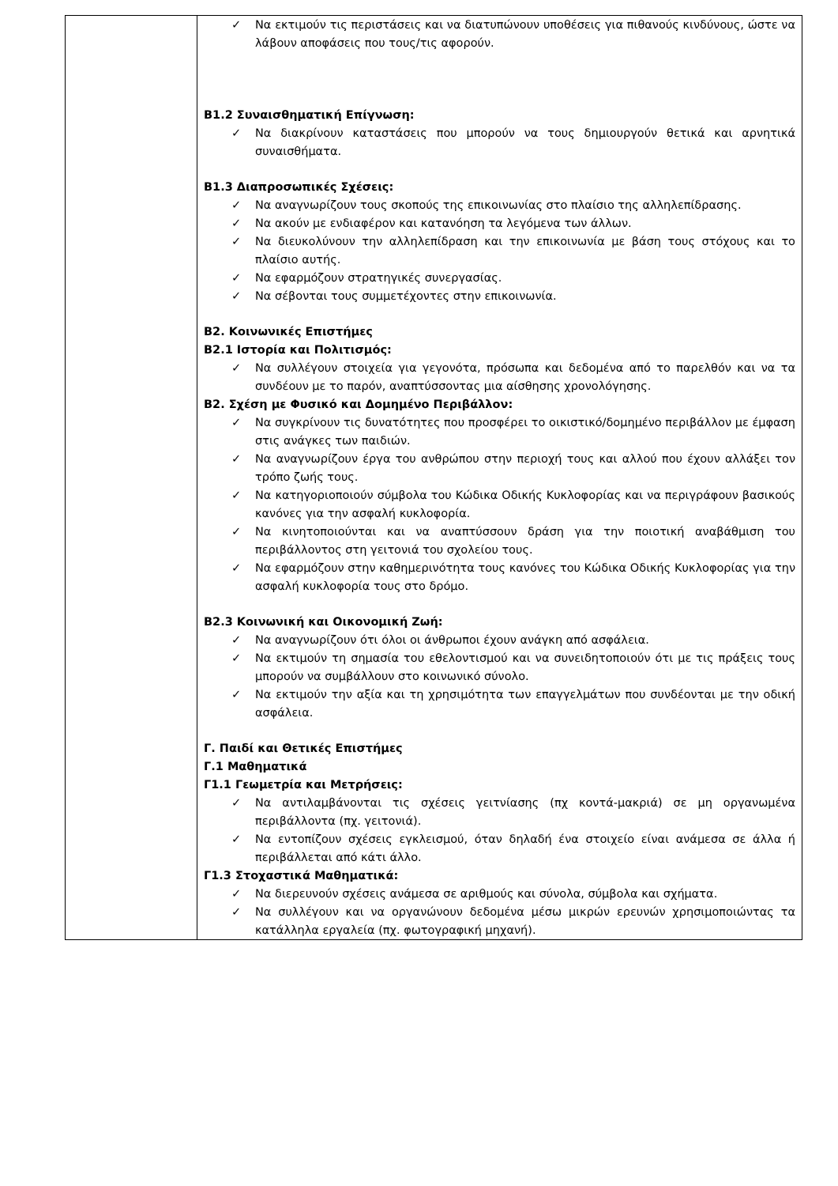| | ✓ Να εκτιμούν τις περιστάσεις και να διατυπώνουν υποθέσεις για πιθανούς κινδύνους, ώστε να λάβουν αποφάσεις που τους/τις αφορούν. Β1.2 Συναισθηματική Επίγνωση: ✓ Να διακρίνουν καταστάσεις που μπορούν να τους δημιουργούν θετικά και αρνητικά συναισθήματα. Β1.3 Διαπροσωπικές Σχέσεις: ✓ Να αναγνωρίζουν τους σκοπούς της επικοινωνίας στο πλαίσιο της αλληλεπίδρασης. ✓ Να ακούν με ενδιαφέρον και κατανόηση τα λεγόμενα των άλλων. ✓ Να διευκολύνουν την αλληλεπίδραση και την επικοινωνία με βάση τους στόχους και το πλαίσιο αυτής. ✓ Να εφαρμόζουν στρατηγικές συνεργασίας. ✓ Να σέβονται τους συμμετέχοντες στην επικοινωνία. Β2. Κοινωνικές Επιστήμες Β2.1 Ιστορία και Πολιτισμός: ✓ Να συλλέγουν στοιχεία για γεγονότα, πρόσωπα και δεδομένα από το παρελθόν και να τα συνδέουν με το παρόν, αναπτύσσοντας μια αίσθησης χρονολόγησης. Β2. Σχέση με Φυσικό και Δομημένο Περιβάλλον: ✓ Να συγκρίνουν τις δυνατότητες που προσφέρει το οικιστικό/δομημένο περιβάλλον με έμφαση στις ανάγκες των παιδιών. ✓ Να αναγνωρίζουν έργα του ανθρώπου στην περιοχή τους και αλλού που έχουν αλλάξει τον τρόπο ζωής τους. ✓ Να κατηγοριοποιούν σύμβολα του Κώδικα Οδικής Κυκλοφορίας και να περιγράφουν βασικούς κανόνες για την ασφαλή κυκλοφορία. ✓ Να κινητοποιούνται και να αναπτύσσουν δράση για την ποιοτική αναβάθμιση του περιβάλλοντος στη γειτονιά του σχολείου τους. ✓ Να εφαρμόζουν στην καθημερινότητα τους κανόνες του Κώδικα Οδικής Κυκλοφορίας για την ασφαλή κυκλοφορία τους στο δρόμο. Β2.3 Κοινωνική και Οικονομική Ζωή: ✓ Να αναγνωρίζουν ότι όλοι οι άνθρωποι έχουν ανάγκη από ασφάλεια. ✓ Να εκτιμούν τη σημασία του εθελοντισμού και να συνειδητοποιούν ότι με τις πράξεις τους μπορούν να συμβάλλουν στο κοινωνικό σύνολο. ✓ Να εκτιμούν την αξία και τη χρησιμότητα των επαγγελμάτων που συνδέονται με την οδική ασφάλεια. Γ. Παιδί και Θετικές Επιστήμες Γ.1 Μαθηματικά Γ1.1 Γεωμετρία και Μετρήσεις: ✓ Να αντιλαμβάνονται τις σχέσεις γειτνίασης (πχ κοντά-μακριά) σε μη οργανωμένα περιβάλλοντα (πχ. γειτονιά). ✓ Να εντοπίζουν σχέσεις εγκλεισμού, όταν δηλαδή ένα στοιχείο είναι ανάμεσα σε άλλα ή περιβάλλεται από κάτι άλλο. Γ1.3 Στοχαστικά Μαθηματικά: ✓ Να διερευνούν σχέσεις ανάμεσα σε αριθμούς και σύνολα, σύμβολα και σχήματα. ✓ Να συλλέγουν και να οργανώνουν δεδομένα μέσω μικρών ερευνών χρησιμοποιώντας τα κατάλληλα εργαλεία (πχ. φωτογραφική μηχανή). |